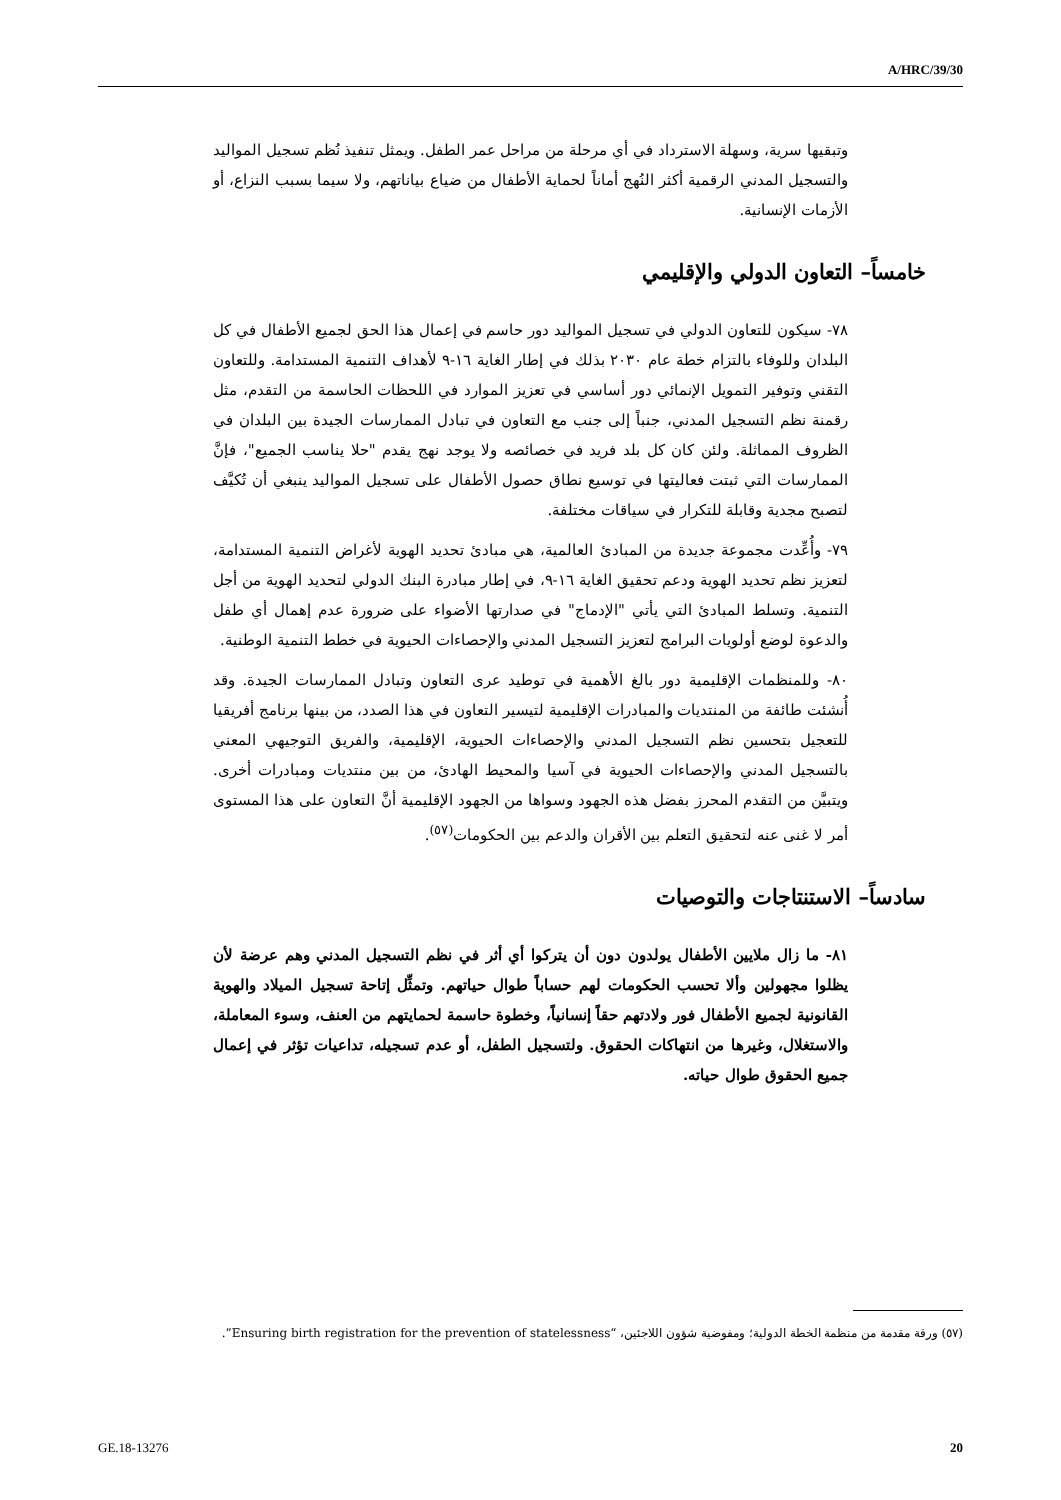A/HRC/39/30
وتبقيها سرية، وسهلة الاسترداد في أي مرحلة من مراحل عمر الطفل. ويمثل تنفيذ نُظم تسجيل المواليد والتسجيل المدني الرقمية أكثر النُهج أماناً لحماية الأطفال من ضياع بياناتهم، ولا سيما بسبب النزاع، أو الأزمات الإنسانية.
خامساً– التعاون الدولي والإقليمي
٧٨- سيكون للتعاون الدولي في تسجيل المواليد دور حاسم في إعمال هذا الحق لجميع الأطفال في كل البلدان وللوفاء بالتزام خطة عام ٢٠٣٠ بذلك في إطار الغاية ١٦-٩ لأهداف التنمية المستدامة. وللتعاون التقني وتوفير التمويل الإنمائي دور أساسي في تعزيز الموارد في اللحظات الحاسمة من التقدم، مثل رقمنة نظم التسجيل المدني، جنباً إلى جنب مع التعاون في تبادل الممارسات الجيدة بين البلدان في الظروف المماثلة. ولئن كان كل بلد فريد في خصائصه ولا يوجد نهج يقدم "حلا يناسب الجميع"، فإنَّ الممارسات التي ثبتت فعاليتها في توسيع نطاق حصول الأطفال على تسجيل المواليد ينبغي أن تُكيَّف لتصبح مجدية وقابلة للتكرار في سياقات مختلفة.
٧٩- وأُعِّدت مجموعة جديدة من المبادئ العالمية، هي مبادئ تحديد الهوية لأغراض التنمية المستدامة، لتعزيز نظم تحديد الهوية ودعم تحقيق الغاية ١٦-٩، في إطار مبادرة البنك الدولي لتحديد الهوية من أجل التنمية. وتسلط المبادئ التي يأتي "الإدماج" في صدارتها الأضواء على ضرورة عدم إهمال أي طفل والدعوة لوضع أولويات البرامج لتعزيز التسجيل المدني والإحصاءات الحيوية في خطط التنمية الوطنية.
٨٠- وللمنظمات الإقليمية دور بالغ الأهمية في توطيد عرى التعاون وتبادل الممارسات الجيدة. وقد أُنشئت طائفة من المنتديات والمبادرات الإقليمية لتيسير التعاون في هذا الصدد، من بينها برنامج أفريقيا للتعجيل بتحسين نظم التسجيل المدني والإحصاءات الحيوية، الإقليمية، والفريق التوجيهي المعني بالتسجيل المدني والإحصاءات الحيوية في آسيا والمحيط الهادئ، من بين منتديات ومبادرات أخرى. ويتبيَّن من التقدم المحرز بفضل هذه الجهود وسواها من الجهود الإقليمية أنَّ التعاون على هذا المستوى أمر لا غنى عنه لتحقيق التعلم بين الأقران والدعم بين الحكومات<sup>(٥٧)</sup>.
سادساً– الاستنتاجات والتوصيات
٨١- ما زال ملايين الأطفال يولدون دون أن يتركوا أي أثر في نظم التسجيل المدني وهم عرضة لأن يظلوا مجهولين وألا تحسب الحكومات لهم حساباً طوال حياتهم. وتمثِّل إتاحة تسجيل الميلاد والهوية القانونية لجميع الأطفال فور ولادتهم حقاً إنسانياً، وخطوة حاسمة لحمايتهم من العنف، وسوء المعاملة، والاستغلال، وغيرها من انتهاكات الحقوق. ولتسجيل الطفل، أو عدم تسجيله، تداعيات تؤثر في إعمال جميع الحقوق طوال حياته.
(٥٧) ورقة مقدمة من منظمة الخطة الدولية؛ ومفوضية شؤون اللاجئين، “Ensuring birth registration for the prevention of statelessness”.
GE.18-13276 20